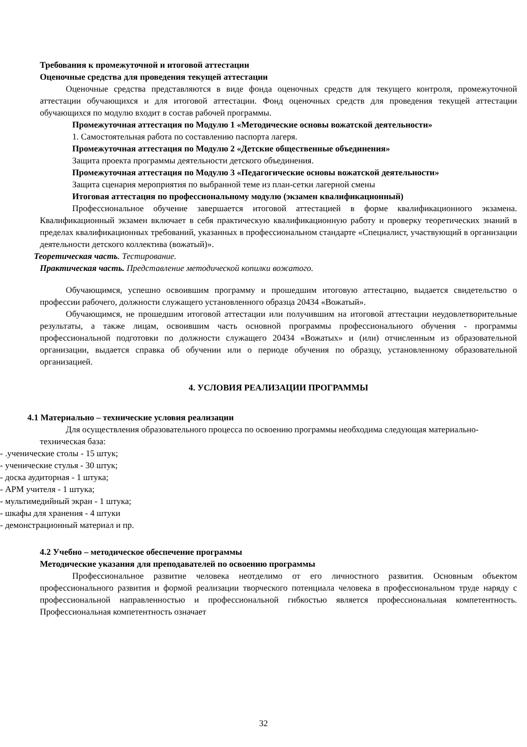Требования к промежуточной и итоговой аттестации
Оценочные средства для проведения текущей аттестации
Оценочные средства представляются в виде фонда оценочных средств для текущего контроля, промежуточной аттестации обучающихся и для итоговой аттестации. Фонд оценочных средств для проведения текущей аттестации обучающихся по модулю входит в состав рабочей программы.
Промежуточная аттестация по Модулю 1 «Методические основы вожатской деятельности»
1. Самостоятельная работа по составлению паспорта лагеря.
Промежуточная аттестация по Модулю 2 «Детские общественные объединения»
Защита проекта программы деятельности детского объединения.
Промежуточная аттестация по Модулю 3 «Педагогические основы вожатской деятельности»
Защита сценария мероприятия по выбранной теме из план-сетки лагерной смены
Итоговая аттестация по профессиональному модулю (экзамен квалификационный)
Профессиональное обучение завершается итоговой аттестацией в форме квалификационного экзамена. Квалификационный экзамен включает в себя практическую квалификационную работу и проверку теоретических знаний в пределах квалификационных требований, указанных в профессиональном стандарте «Специалист, участвующий в организации деятельности детского коллектива (вожатый)».
Теоретическая часть. Тестирование.
Практическая часть. Представление методической копилки вожатого.
Обучающимся, успешно освоившим программу и прошедшим итоговую аттестацию, выдается свидетельство о профессии рабочего, должности служащего установленного образца 20434 «Вожатый».
Обучающимся, не прошедшим итоговой аттестации или получившим на итоговой аттестации неудовлетворительные результаты, а также лицам, освоившим часть основной программы профессионального обучения - программы профессиональной подготовки по должности служащего 20434 «Вожатых» и (или) отчисленным из образовательной организации, выдается справка об обучении или о периоде обучения по образцу, установленному образовательной организацией.
4. УСЛОВИЯ РЕАЛИЗАЦИИ ПРОГРАММЫ
4.1 Материально – технические условия реализации
Для осуществления образовательного процесса по освоению программы необходима следующая материально-техническая база:
- .ученические столы - 15 штук;
- ученические стулья - 30 штук;
- доска аудиторная - 1 штука;
- АРМ учителя - 1 штука;
- мультимедийный экран - 1 штука;
- шкафы для хранения - 4 штуки
- демонстрационный материал и пр.
4.2 Учебно – методическое обеспечение программы
Методические указания для преподавателей по освоению программы
Профессиональное развитие человека неотделимо от его личностного развития. Основным объектом профессионального развития и формой реализации творческого потенциала человека в профессиональном труде наряду с профессиональной направленностью и профессиональной гибкостью является профессиональная компетентность. Профессиональная компетентность означает
32